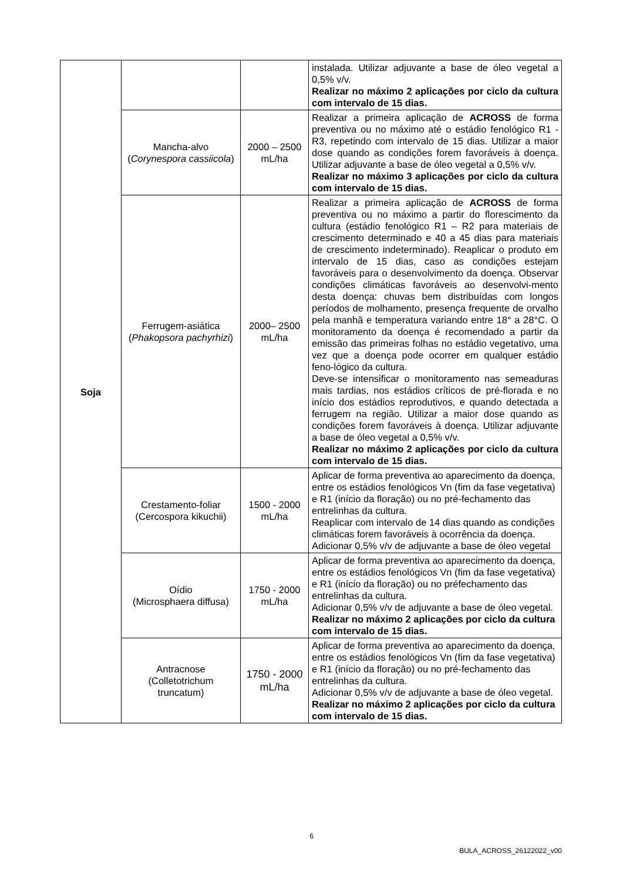| Soja | | | instalada. Utilizar adjuvante a base de óleo vegetal a 0,5% v/v. Realizar no máximo 2 aplicações por ciclo da cultura com intervalo de 15 dias. |
| | Mancha-alvo ( Corynespora cassiicola ) | 2000 – 2500 mL/ha | Realizar a primeira aplicação de ACROSS de forma preventiva ou no máximo até o estádio fenológico R1 - R3, repetindo com intervalo de 15 dias. Utilizar a maior dose quando as condições forem favoráveis à doença. Utilizar adjuvante a base de óleo vegetal a 0,5% v/v. Realizar no máximo 3 aplicações por ciclo da cultura com intervalo de 15 dias. |
| | Ferrugem-asiática ( Phakopsora pachyrhizi ) | 2000– 2500 mL/ha | Realizar a primeira aplicação de ACROSS de forma preventiva ou no máximo a partir do florescimento da cultura (estádio fenológico R1 – R2 para materiais de crescimento determinado e 40 a 45 dias para materiais de crescimento indeterminado). Reaplicar o produto em intervalo de 15 dias, caso as condições estejam favoráveis para o desenvolvimento da doença. Observar condições climáticas favoráveis ao desenvolvi-mento desta doença: chuvas bem distribuídas com longos períodos de molhamento, presença frequente de orvalho pela manhã e temperatura variando entre 18° a 28°C. O monitoramento da doença é recomendado a partir da emissão das primeiras folhas no estádio vegetativo, uma vez que a doença pode ocorrer em qualquer estádio feno-lógico da cultura. Deve-se intensificar o monitoramento nas semeaduras mais tardias, nos estádios críticos de pré-florada e no início dos estádios reprodutivos, e quando detectada a ferrugem na região. Utilizar a maior dose quando as condições forem favoráveis à doença. Utilizar adjuvante a base de óleo vegetal a 0,5% v/v. Realizar no máximo 2 aplicações por ciclo da cultura com intervalo de 15 dias. |
| | Crestamento-foliar (Cercospora kikuchii) | 1500 - 2000 mL/ha | Aplicar de forma preventiva ao aparecimento da doença, entre os estádios fenológicos Vn (fim da fase vegetativa) e R1 (início da floração) ou no pré-fechamento das entrelinhas da cultura. Reaplicar com intervalo de 14 dias quando as condições climáticas forem favoráveis à ocorrência da doença. Adicionar 0,5% v/v de adjuvante a base de óleo vegetal |
| | Oídio (Microsphaera diffusa) | 1750 - 2000 mL/ha | Aplicar de forma preventiva ao aparecimento da doença, entre os estádios fenológicos Vn (fim da fase vegetativa) e R1 (início da floração) ou no préfechamento das entrelinhas da cultura. Adicionar 0,5% v/v de adjuvante a base de óleo vegetal. Realizar no máximo 2 aplicações por ciclo da cultura com intervalo de 15 dias. |
| | Antracnose (Colletotrichum truncatum) | 1750 - 2000 mL/ha | Aplicar de forma preventiva ao aparecimento da doença, entre os estádios fenológicos Vn (fim da fase vegetativa) e R1 (início da floração) ou no pré-fechamento das entrelinhas da cultura. Adicionar 0,5% v/v de adjuvante a base de óleo vegetal. Realizar no máximo 2 aplicações por ciclo da cultura com intervalo de 15 dias. |
6
BULA_ACROSS_26122022_v00